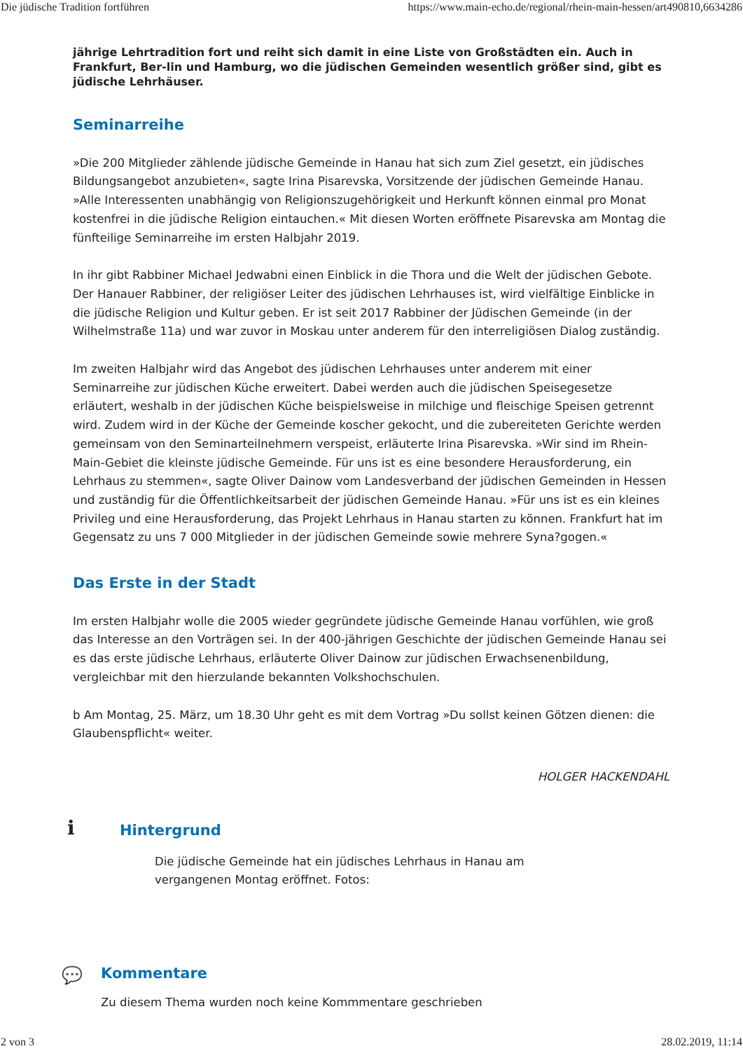Die jüdische Tradition fortführen https://www.main-echo.de/regional/rhein-main-hessen/art490810,6634286
jährige Lehrtradition fort und reiht sich damit in eine Liste von Großstädten ein. Auch in Frankfurt, Ber-lin und Hamburg, wo die jüdischen Gemeinden wesentlich größer sind, gibt es jüdische Lehrhäuser.
Seminarreihe
»Die 200 Mitglieder zählende jüdische Gemeinde in Hanau hat sich zum Ziel gesetzt, ein jüdisches Bildungsangebot anzubieten«, sagte Irina Pisarevska, Vorsitzende der jüdischen Gemeinde Hanau. »Alle Interessenten unabhängig von Religionszugehörigkeit und Herkunft können einmal pro Monat kostenfrei in die jüdische Religion eintauchen.« Mit diesen Worten eröffnete Pisarevska am Montag die fünfteilige Seminarreihe im ersten Halbjahr 2019.
In ihr gibt Rabbiner Michael Jedwabni einen Einblick in die Thora und die Welt der jüdischen Gebote. Der Hanauer Rabbiner, der religiöser Leiter des jüdischen Lehrhauses ist, wird vielfältige Einblicke in die jüdische Religion und Kultur geben. Er ist seit 2017 Rabbiner der Jüdischen Gemeinde (in der Wilhelmstraße 11a) und war zuvor in Moskau unter anderem für den interreligiösen Dialog zuständig.
Im zweiten Halbjahr wird das Angebot des jüdischen Lehrhauses unter anderem mit einer Seminarreihe zur jüdischen Küche erweitert. Dabei werden auch die jüdischen Speisegesetze erläutert, weshalb in der jüdischen Küche beispielsweise in milchige und fleischige Speisen getrennt wird. Zudem wird in der Küche der Gemeinde koscher gekocht, und die zubereiteten Gerichte werden gemeinsam von den Seminarteilnehmern verspeist, erläuterte Irina Pisarevska. »Wir sind im Rhein-Main-Gebiet die kleinste jüdische Gemeinde. Für uns ist es eine besondere Herausforderung, ein Lehrhaus zu stemmen«, sagte Oliver Dainow vom Landesverband der jüdischen Gemeinden in Hessen und zuständig für die Öffentlichkeitsarbeit der jüdischen Gemeinde Hanau. »Für uns ist es ein kleines Privileg und eine Herausforderung, das Projekt Lehrhaus in Hanau starten zu können. Frankfurt hat im Gegensatz zu uns 7 000 Mitglieder in der jüdischen Gemeinde sowie mehrere Syna?gogen.«
Das Erste in der Stadt
Im ersten Halbjahr wolle die 2005 wieder gegründete jüdische Gemeinde Hanau vorfühlen, wie groß das Interesse an den Vorträgen sei. In der 400-jährigen Geschichte der jüdischen Gemeinde Hanau sei es das erste jüdische Lehrhaus, erläuterte Oliver Dainow zur jüdischen Erwachsenenbildung, vergleichbar mit den hierzulande bekannten Volkshochschulen.
b Am Montag, 25. März, um 18.30 Uhr geht es mit dem Vortrag »Du sollst keinen Götzen dienen: die Glaubenspflicht« weiter.
HOLGER HACKENDAHL
i
Hintergrund
Die jüdische Gemeinde hat ein jüdisches Lehrhaus in Hanau am vergangenen Montag eröffnet. Fotos:
💬 Kommentare
Zu diesem Thema wurden noch keine Kommmentare geschrieben
2 von 3 28.02.2019, 11:14